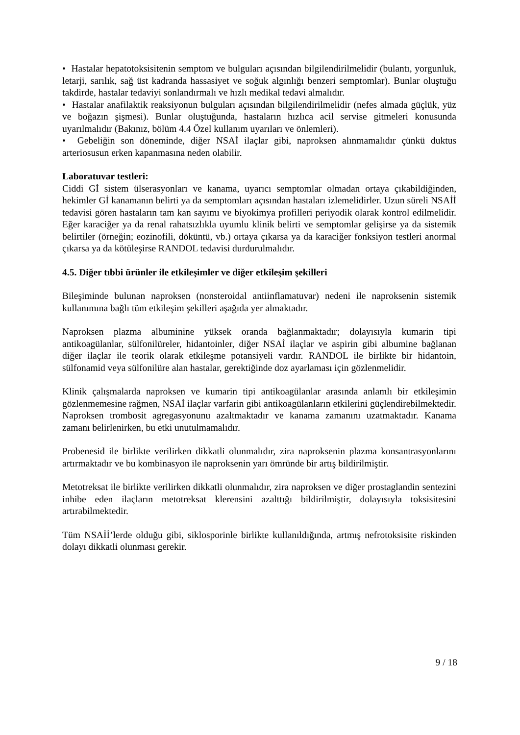• Hastalar hepatotoksisitenin semptom ve bulguları açısından bilgilendirilmelidir (bulantı, yorgunluk, letarji, sarılık, sağ üst kadranda hassasiyet ve soğuk algınlığı benzeri semptomlar). Bunlar oluştuğu takdirde, hastalar tedaviyi sonlandırmalı ve hızlı medikal tedavi almalıdır.
• Hastalar anafilaktik reaksiyonun bulguları açısından bilgilendirilmelidir (nefes almada güçlük, yüz ve boğazın şişmesi). Bunlar oluştuğunda, hastaların hızlıca acil servise gitmeleri konusunda uyarılmalıdır (Bakınız, bölüm 4.4 Özel kullanım uyarıları ve önlemleri).
• Gebeliğin son döneminde, diğer NSAİ ilaçlar gibi, naproksen alınmamalıdır çünkü duktus arteriosusun erken kapanmasına neden olabilir.
Laboratuvar testleri:
Ciddi Gİ sistem ülserasyonları ve kanama, uyarıcı semptomlar olmadan ortaya çıkabildiğinden, hekimler Gİ kanamanın belirti ya da semptomları açısından hastaları izlemelidirler. Uzun süreli NSAİİ tedavisi gören hastaların tam kan sayımı ve biyokimya profilleri periyodik olarak kontrol edilmelidir. Eğer karaciğer ya da renal rahatsızlıkla uyumlu klinik belirti ve semptomlar gelişirse ya da sistemik belirtiler (örneğin; eozinofili, döküntü, vb.) ortaya çıkarsa ya da karaciğer fonksiyon testleri anormal çıkarsa ya da kötüleşirse RANDOL tedavisi durdurulmalıdır.
4.5. Diğer tıbbi ürünler ile etkileşimler ve diğer etkileşim şekilleri
Bileşiminde bulunan naproksen (nonsteroidal antiinflamatuvar) nedeni ile naproksenin sistemik kullanımına bağlı tüm etkileşim şekilleri aşağıda yer almaktadır.
Naproksen plazma albuminine yüksek oranda bağlanmaktadır; dolayısıyla kumarin tipi antikoagülanlar, sülfonilüreler, hidantoinler, diğer NSAİ ilaçlar ve aspirin gibi albumine bağlanan diğer ilaçlar ile teorik olarak etkileşme potansiyeli vardır. RANDOL ile birlikte bir hidantoin, sülfonamid veya sülfonilüre alan hastalar, gerektiğinde doz ayarlaması için gözlenmelidir.
Klinik çalışmalarda naproksen ve kumarin tipi antikoagülanlar arasında anlamlı bir etkileşimin gözlenmemesine rağmen, NSAİ ilaçlar varfarin gibi antikoagülanların etkilerini güçlendirebilmektedir. Naproksen trombosit agregasyonunu azaltmaktadır ve kanama zamanını uzatmaktadır. Kanama zamanı belirlenirken, bu etki unutulmamalıdır.
Probenesid ile birlikte verilirken dikkatli olunmalıdır, zira naproksenin plazma konsantrasyonlarını artırmaktadır ve bu kombinasyon ile naproksenin yarı ömründe bir artış bildirilmiştir.
Metotreksat ile birlikte verilirken dikkatli olunmalıdır, zira naproksen ve diğer prostaglandin sentezini inhibe eden ilaçların metotreksat klerensini azalttığı bildirilmiştir, dolayısıyla toksisitesini artırabilmektedir.
Tüm NSAİİ’lerde olduğu gibi, siklosporinle birlikte kullanıldığında, artmış nefrotoksisite riskinden dolayı dikkatli olunması gerekir.
9 / 18